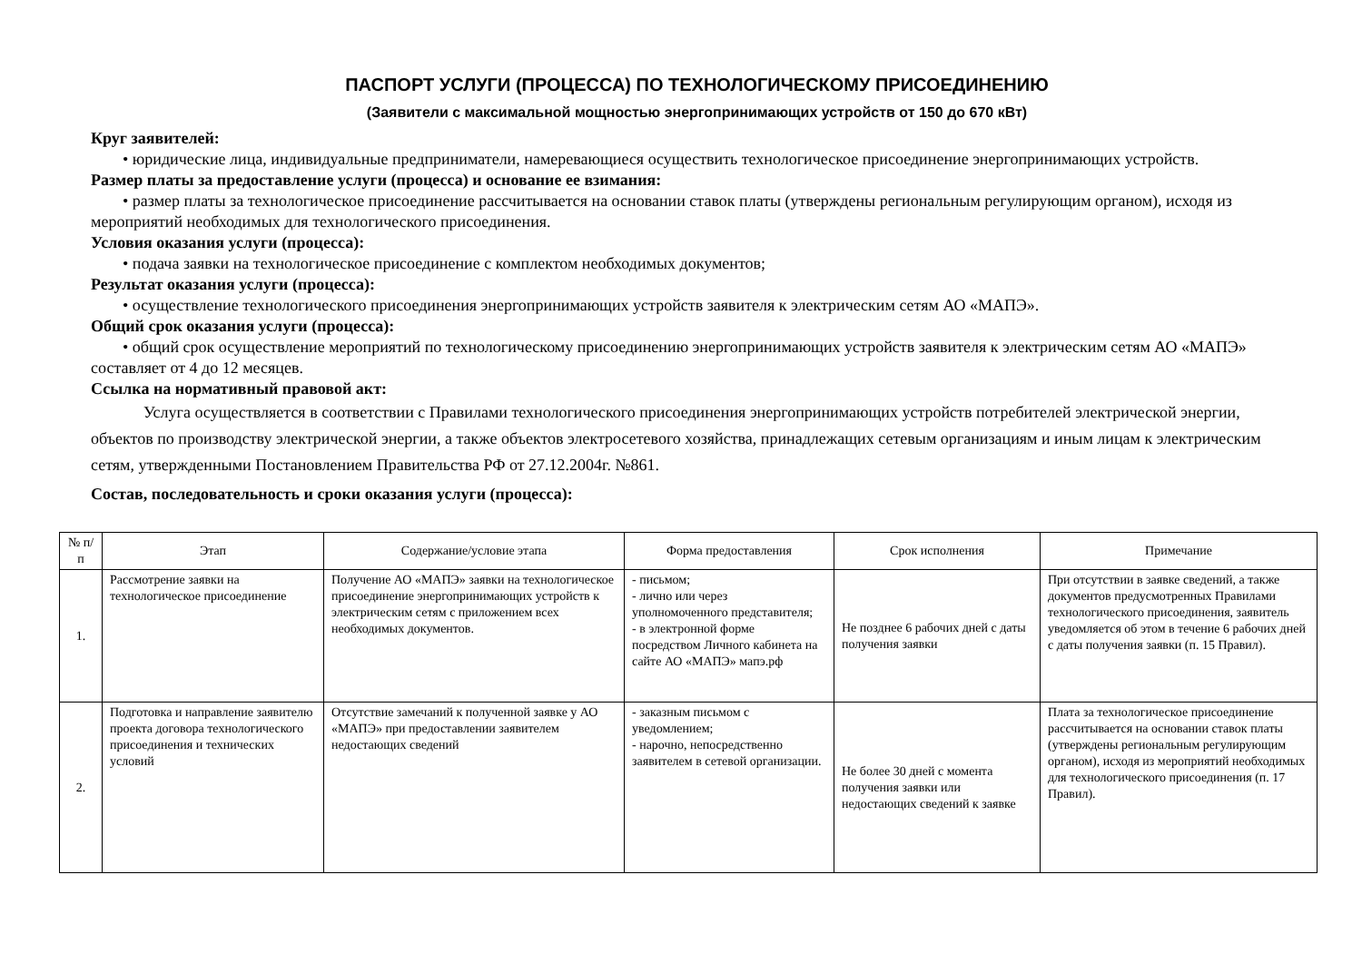ПАСПОРТ УСЛУГИ (ПРОЦЕССА) ПО ТЕХНОЛОГИЧЕСКОМУ ПРИСОЕДИНЕНИЮ
(Заявители с максимальной мощностью энергопринимающих устройств от 150 до 670 кВт)
Круг заявителей:
• юридические лица, индивидуальные предприниматели, намеревающиеся осуществить технологическое присоединение энергопринимающих устройств.
Размер платы за предоставление услуги (процесса) и основание ее взимания:
• размер платы за технологическое присоединение рассчитывается на основании ставок платы (утверждены региональным регулирующим органом), исходя из мероприятий необходимых для технологического присоединения.
Условия оказания услуги (процесса):
• подача заявки на технологическое присоединение с комплектом необходимых документов;
Результат оказания услуги (процесса):
• осуществление технологического присоединения энергопринимающих устройств заявителя к электрическим сетям АО «МАПЭ».
Общий срок оказания услуги (процесса):
• общий срок осуществление мероприятий по технологическому присоединению энергопринимающих устройств заявителя к электрическим сетям АО «МАПЭ» составляет от 4 до 12 месяцев.
Ссылка на нормативный правовой акт:
Услуга осуществляется в соответствии с Правилами технологического присоединения энергопринимающих устройств потребителей электрической энергии, объектов по производству электрической энергии, а также объектов электросетевого хозяйства, принадлежащих сетевым организациям и иным лицам к электрическим сетям, утвержденными Постановлением Правительства РФ от 27.12.2004г. №861.
Состав, последовательность и сроки оказания услуги (процесса):
| № п/п | Этап | Содержание/условие этапа | Форма предоставления | Срок исполнения | Примечание |
| --- | --- | --- | --- | --- | --- |
| 1. | Рассмотрение заявки на технологическое присоединение | Получение АО «МАПЭ» заявки на технологическое присоединение энергопринимающих устройств к электрическим сетям с приложением всех необходимых документов. | - письмом; - лично или через уполномоченного представителя; - в электронной форме посредством Личного кабинета на сайте АО «МАПЭ» мапэ.рф | Не позднее 6 рабочих дней с даты получения заявки | При отсутствии в заявке сведений, а также документов предусмотренных Правилами технологического присоединения, заявитель уведомляется об этом в течение 6 рабочих дней с даты получения заявки (п. 15 Правил). |
| 2. | Подготовка и направление заявителю проекта договора технологического присоединения и технических условий | Отсутствие замечаний к полученной заявке у АО «МАПЭ» при предоставлении заявителем недостающих сведений | - заказным письмом с уведомлением; - нарочно, непосредственно заявителем в сетевой организации. | Не более 30 дней с момента получения заявки или недостающих сведений к заявке | Плата за технологическое присоединение рассчитывается на основании ставок платы (утверждены региональным регулирующим органом), исходя из мероприятий необходимых для технологического присоединения (п. 17 Правил). |